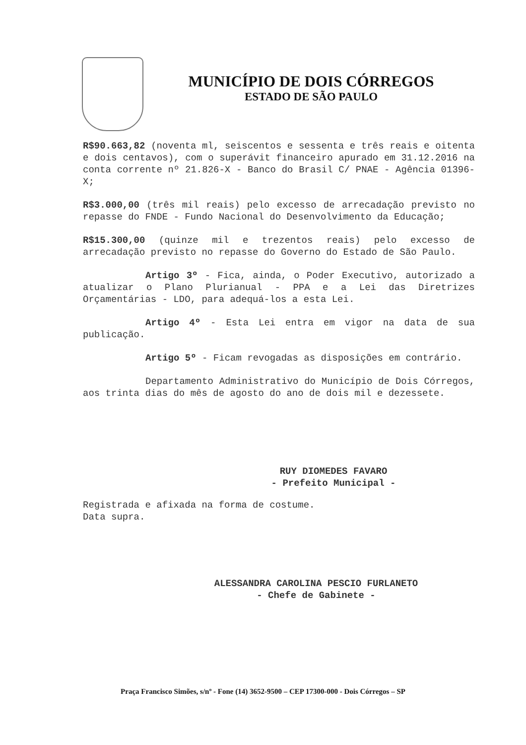MUNICÍPIO DE DOIS CÓRREGOS
ESTADO DE SÃO PAULO
R$90.663,82 (noventa ml, seiscentos e sessenta e três reais e oitenta e dois centavos), com o superávit financeiro apurado em 31.12.2016 na conta corrente nº 21.826-X - Banco do Brasil C/ PNAE - Agência 01396-X;
R$3.000,00 (três mil reais) pelo excesso de arrecadação previsto no repasse do FNDE - Fundo Nacional do Desenvolvimento da Educação;
R$15.300,00 (quinze mil e trezentos reais) pelo excesso de arrecadação previsto no repasse do Governo do Estado de São Paulo.
Artigo 3º - Fica, ainda, o Poder Executivo, autorizado a atualizar o Plano Plurianual - PPA e a Lei das Diretrizes Orçamentárias - LDO, para adequá-los a esta Lei.
Artigo 4º - Esta Lei entra em vigor na data de sua publicação.
Artigo 5º - Ficam revogadas as disposições em contrário.
Departamento Administrativo do Município de Dois Córregos, aos trinta dias do mês de agosto do ano de dois mil e dezessete.
RUY DIOMEDES FAVARO
- Prefeito Municipal -
Registrada e afixada na forma de costume.
Data supra.
ALESSANDRA CAROLINA PESCIO FURLANETO
- Chefe de Gabinete -
Praça Francisco Simões, s/nº - Fone (14) 3652-9500 – CEP 17300-000 - Dois Córregos – SP